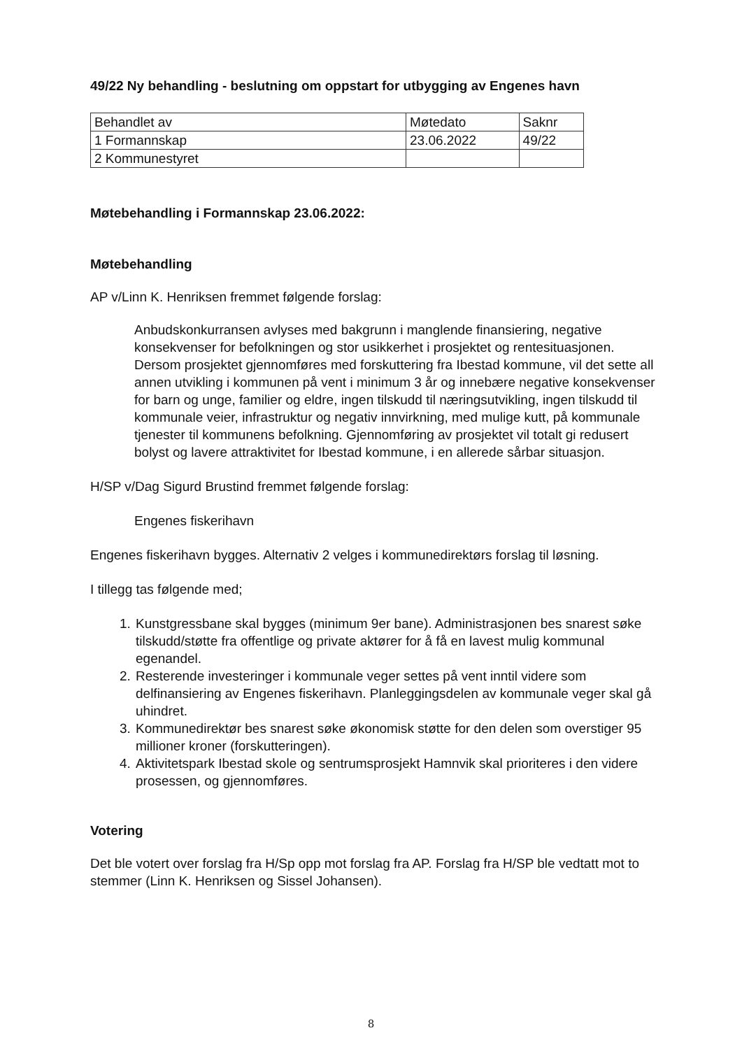49/22 Ny behandling - beslutning om oppstart for utbygging av Engenes havn
| Behandlet av | Møtedato | Saknr |
| 1 Formannskap | 23.06.2022 | 49/22 |
| 2 Kommunestyret | | |
Møtebehandling i Formannskap 23.06.2022:
Møtebehandling
AP v/Linn K. Henriksen fremmet følgende forslag:
Anbudskonkurransen avlyses med bakgrunn i manglende finansiering, negative konsekvenser for befolkningen og stor usikkerhet i prosjektet og rentesituasjonen. Dersom prosjektet gjennomføres med forskuttering fra Ibestad kommune, vil det sette all annen utvikling i kommunen på vent i minimum 3 år og innebære negative konsekvenser for barn og unge, familier og eldre, ingen tilskudd til næringsutvikling, ingen tilskudd til kommunale veier, infrastruktur og negativ innvirkning, med mulige kutt, på kommunale tjenester til kommunens befolkning. Gjennomføring av prosjektet vil totalt gi redusert bolyst og lavere attraktivitet for Ibestad kommune, i en allerede sårbar situasjon.
H/SP v/Dag Sigurd Brustind fremmet følgende forslag:
Engenes fiskerihavn
Engenes fiskerihavn bygges. Alternativ 2 velges i kommunedirektørs forslag til løsning.
I tillegg tas følgende med;
1. Kunstgressbane skal bygges (minimum 9er bane). Administrasjonen bes snarest søke tilskudd/støtte fra offentlige og private aktører for å få en lavest mulig kommunal egenandel.
2. Resterende investeringer i kommunale veger settes på vent inntil videre som delfinansiering av Engenes fiskerihavn. Planleggingsdelen av kommunale veger skal gå uhindret.
3. Kommunedirektør bes snarest søke økonomisk støtte for den delen som overstiger 95 millioner kroner (forskutteringen).
4. Aktivitetspark Ibestad skole og sentrumsprosjekt Hamnvik skal prioriteres i den videre prosessen, og gjennomføres.
Votering
Det ble votert over forslag fra H/Sp opp mot forslag fra AP. Forslag fra H/SP ble vedtatt mot to stemmer (Linn K. Henriksen og Sissel Johansen).
8